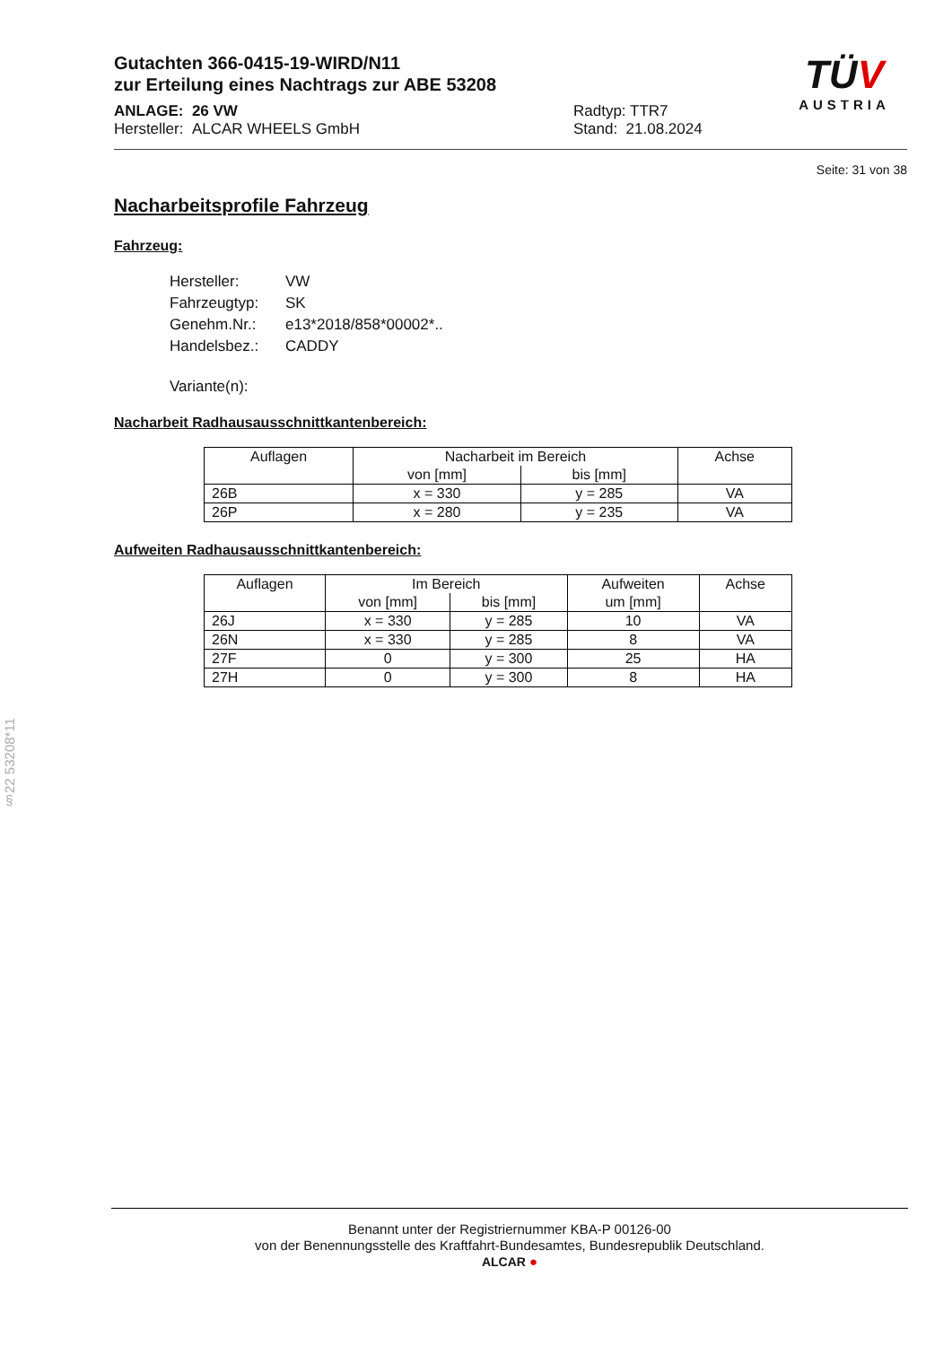Gutachten 366-0415-19-WIRD/N11
zur Erteilung eines Nachtrags zur ABE 53208
ANLAGE: 26 VW Radtyp: TTR7
Hersteller: ALCAR WHEELS GmbH Stand: 21.08.2024
TÜV
AUSTRIA
Seite: 31 von 38
Nacharbeitsprofile Fahrzeug
Fahrzeug:
| Hersteller: | VW |
| Fahrzeugtyp: | SK |
| Genehm.Nr.: | e13*2018/858*00002*.. |
| Handelsbez.: | CADDY |
| Variante(n): | |
Nacharbeit Radhausausschnittkantenbereich:
| Auflagen | Nacharbeit im Bereich | | Achse |
| --- | --- | --- | --- |
| | von [mm] | bis [mm] | |
| 26B | x = 330 | y = 285 | VA |
| 26P | x = 280 | y = 235 | VA |
Aufweiten Radhausausschnittkantenbereich:
| Auflagen | Im Bereich | | Aufweiten | Achse |
| --- | --- | --- | --- | --- |
| | von [mm] | bis [mm] | um [mm] | |
| 26J | x = 330 | y = 285 | 10 | VA |
| 26N | x = 330 | y = 285 | 8 | VA |
| 27F | 0 | y = 300 | 25 | HA |
| 27H | 0 | y = 300 | 8 | HA |
§22 53208*11
Benannt unter der Registriernummer KBA-P 00126-00
von der Benennungsstelle des Kraftfahrt-Bundesamtes, Bundesrepublik Deutschland.
ALCAR ●